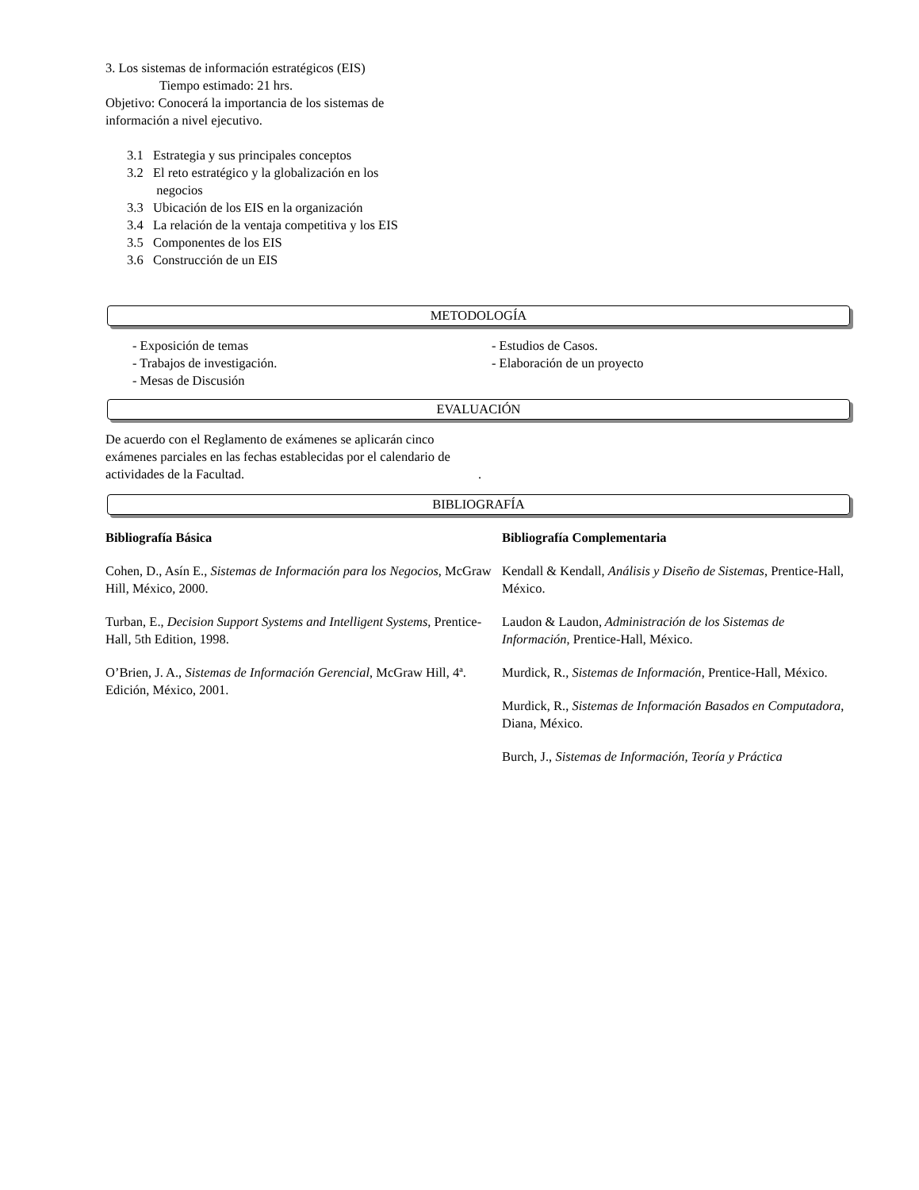3. Los sistemas de información estratégicos (EIS)
Tiempo estimado: 21 hrs.
Objetivo: Conocerá la importancia de los sistemas de
información a nivel ejecutivo.
3.1 Estrategia y sus principales conceptos
3.2 El reto estratégico y la globalización en los
negocios
3.3 Ubicación de los EIS en la organización
3.4 La relación de la ventaja competitiva y los EIS
3.5 Componentes de los EIS
3.6 Construcción de un EIS
METODOLOGÍA
- Exposición de temas
- Trabajos de investigación.
- Mesas de Discusión
- Estudios de Casos.
- Elaboración de un proyecto
EVALUACIÓN
De acuerdo con el Reglamento de exámenes se aplicarán cinco exámenes parciales en las fechas establecidas por el calendario de actividades de la Facultad.
.
BIBLIOGRAFÍA
Bibliografía Básica
Cohen, D., Asín E., Sistemas de Información para los Negocios, McGraw Hill, México, 2000.
Turban, E., Decision Support Systems and Intelligent Systems, Prentice-Hall, 5th Edition, 1998.
O’Brien, J. A., Sistemas de Información Gerencial, McGraw Hill, 4ª. Edición, México, 2001.
Bibliografía Complementaria
Kendall & Kendall, Análisis y Diseño de Sistemas, Prentice-Hall, México.
Laudon & Laudon, Administración de los Sistemas de Información, Prentice-Hall, México.
Murdick, R., Sistemas de Información, Prentice-Hall, México.
Murdick, R., Sistemas de Información Basados en Computadora, Diana, México.
Burch, J., Sistemas de Información, Teoría y Práctica